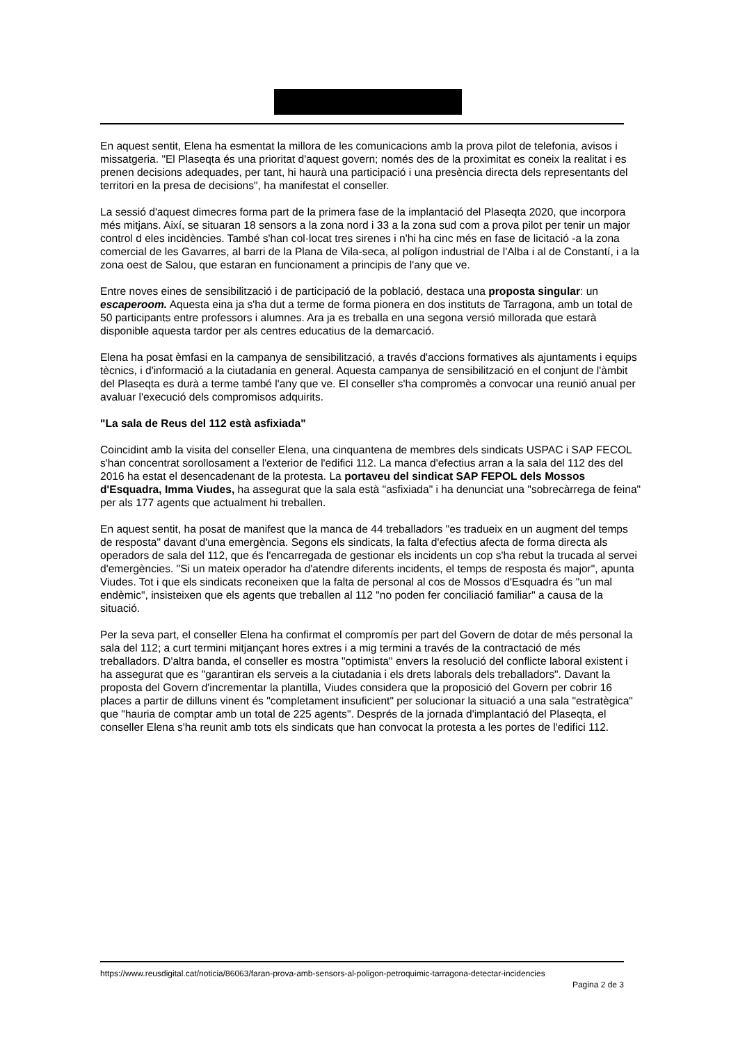En aquest sentit, Elena ha esmentat la millora de les comunicacions amb la prova pilot de telefonia, avisos i missatgeria. "El Plaseqta és una prioritat d'aquest govern; només des de la proximitat es coneix la realitat i es prenen decisions adequades, per tant, hi haurà una participació i una presència directa dels representants del territori en la presa de decisions", ha manifestat el conseller.
La sessió d'aquest dimecres forma part de la primera fase de la implantació del Plaseqta 2020, que incorpora més mitjans. Així, se situaran 18 sensors a la zona nord i 33 a la zona sud com a prova pilot per tenir un major control d eles incidències. També s'han col·locat tres sirenes i n'hi ha cinc més en fase de licitació -a la zona comercial de les Gavarres, al barri de la Plana de Vila-seca, al polígon industrial de l'Alba i al de Constantí, i a la zona oest de Salou, que estaran en funcionament a principis de l'any que ve.
Entre noves eines de sensibilització i de participació de la població, destaca una proposta singular: un escaperoom. Aquesta eina ja s'ha dut a terme de forma pionera en dos instituts de Tarragona, amb un total de 50 participants entre professors i alumnes. Ara ja es treballa en una segona versió millorada que estarà disponible aquesta tardor per als centres educatius de la demarcació.
Elena ha posat èmfasi en la campanya de sensibilització, a través d'accions formatives als ajuntaments i equips tècnics, i d'informació a la ciutadania en general. Aquesta campanya de sensibilització en el conjunt de l'àmbit del Plaseqta es durà a terme també l'any que ve. El conseller s'ha compromès a convocar una reunió anual per avaluar l'execució dels compromisos adquirits.
"La sala de Reus del 112 està asfixiada"
Coincidint amb la visita del conseller Elena, una cinquantena de membres dels sindicats USPAC i SAP FECOL s'han concentrat sorollosament a l'exterior de l'edifici 112. La manca d'efectius arran a la sala del 112 des del 2016 ha estat el desencadenant de la protesta. La portaveu del sindicat SAP FEPOL dels Mossos d'Esquadra, Imma Viudes, ha assegurat que la sala està "asfixiada" i ha denunciat una "sobrecàrrega de feina" per als 177 agents que actualment hi treballen.
En aquest sentit, ha posat de manifest que la manca de 44 treballadors "es tradueix en un augment del temps de resposta" davant d'una emergència. Segons els sindicats, la falta d'efectius afecta de forma directa als operadors de sala del 112, que és l'encarregada de gestionar els incidents un cop s'ha rebut la trucada al servei d'emergències. "Si un mateix operador ha d'atendre diferents incidents, el temps de resposta és major", apunta Viudes. Tot i que els sindicats reconeixen que la falta de personal al cos de Mossos d'Esquadra és "un mal endèmic", insisteixen que els agents que treballen al 112 "no poden fer conciliació familiar" a causa de la situació.
Per la seva part, el conseller Elena ha confirmat el compromís per part del Govern de dotar de més personal la sala del 112; a curt termini mitjançant hores extres i a mig termini a través de la contractació de més treballadors. D'altra banda, el conseller es mostra "optimista" envers la resolució del conflicte laboral existent i ha assegurat que es "garantiran els serveis a la ciutadania i els drets laborals dels treballadors". Davant la proposta del Govern d'incrementar la plantilla, Viudes considera que la proposició del Govern per cobrir 16 places a partir de dilluns vinent és "completament insuficient" per solucionar la situació a una sala "estratègica" que "hauria de comptar amb un total de 225 agents". Després de la jornada d'implantació del Plaseqta, el conseller Elena s'ha reunit amb tots els sindicats que han convocat la protesta a les portes de l'edifici 112.
https://www.reusdigital.cat/noticia/86063/faran-prova-amb-sensors-al-poligon-petroquimic-tarragona-detectar-incidencies
Pagina 2 de 3